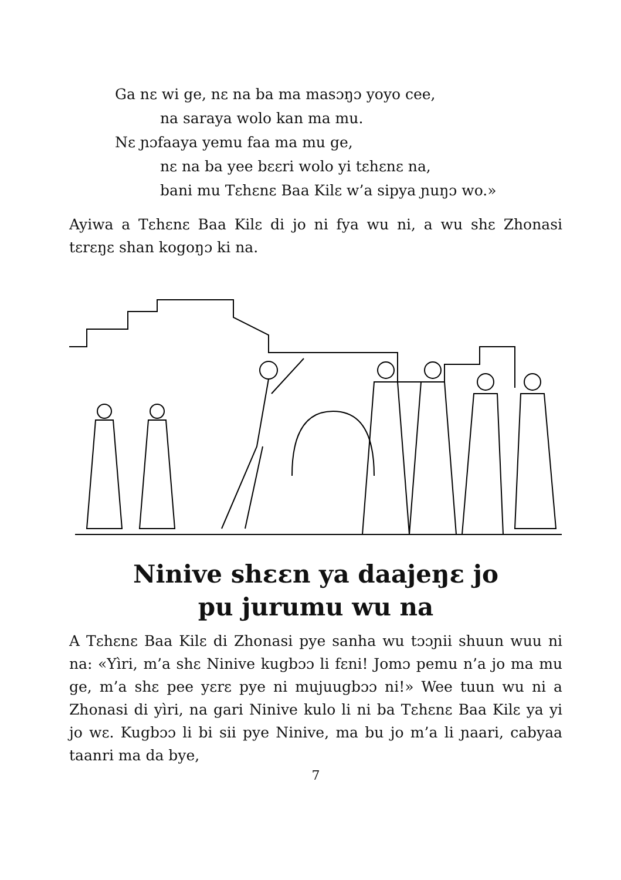Ga nɛ wi ge, nɛ na ba ma masɔŋɔ yoyo cee,
na saraya wolo kan ma mu.
Nɛ ɲɔfaaya yemu faa ma mu ge,
nɛ na ba yee bɛɛri wolo yi tɛhɛnɛ na,
bani mu Tɛhɛnɛ Baa Kilɛ w’a sipya ɲuŋɔ wo.»
Ayiwa a Tɛhɛnɛ Baa Kilɛ di jo ni fya wu ni, a wu shɛ Zhonasi tɛrɛŋɛ shan kogoŋɔ ki na.
Ninive shɛɛn ya daajeŋɛ jo
pu jurumu wu na
A Tɛhɛnɛ Baa Kilɛ di Zhonasi pye sanha wu tɔɔɲii shuun wuu ni na: «Yìri, m’a shɛ Ninive kugbɔɔ li fɛni! Jomɔ pemu n’a jo ma mu ge, m’a shɛ pee yɛrɛ pye ni mujuugbɔɔ ni!» Wee tuun wu ni a Zhonasi di yìri, na gari Ninive kulo li ni ba Tɛhɛnɛ Baa Kilɛ ya yi jo wɛ. Kugbɔɔ li bi sii pye Ninive, ma bu jo m’a li ɲaari, cabyaa taanri ma da bye,
7